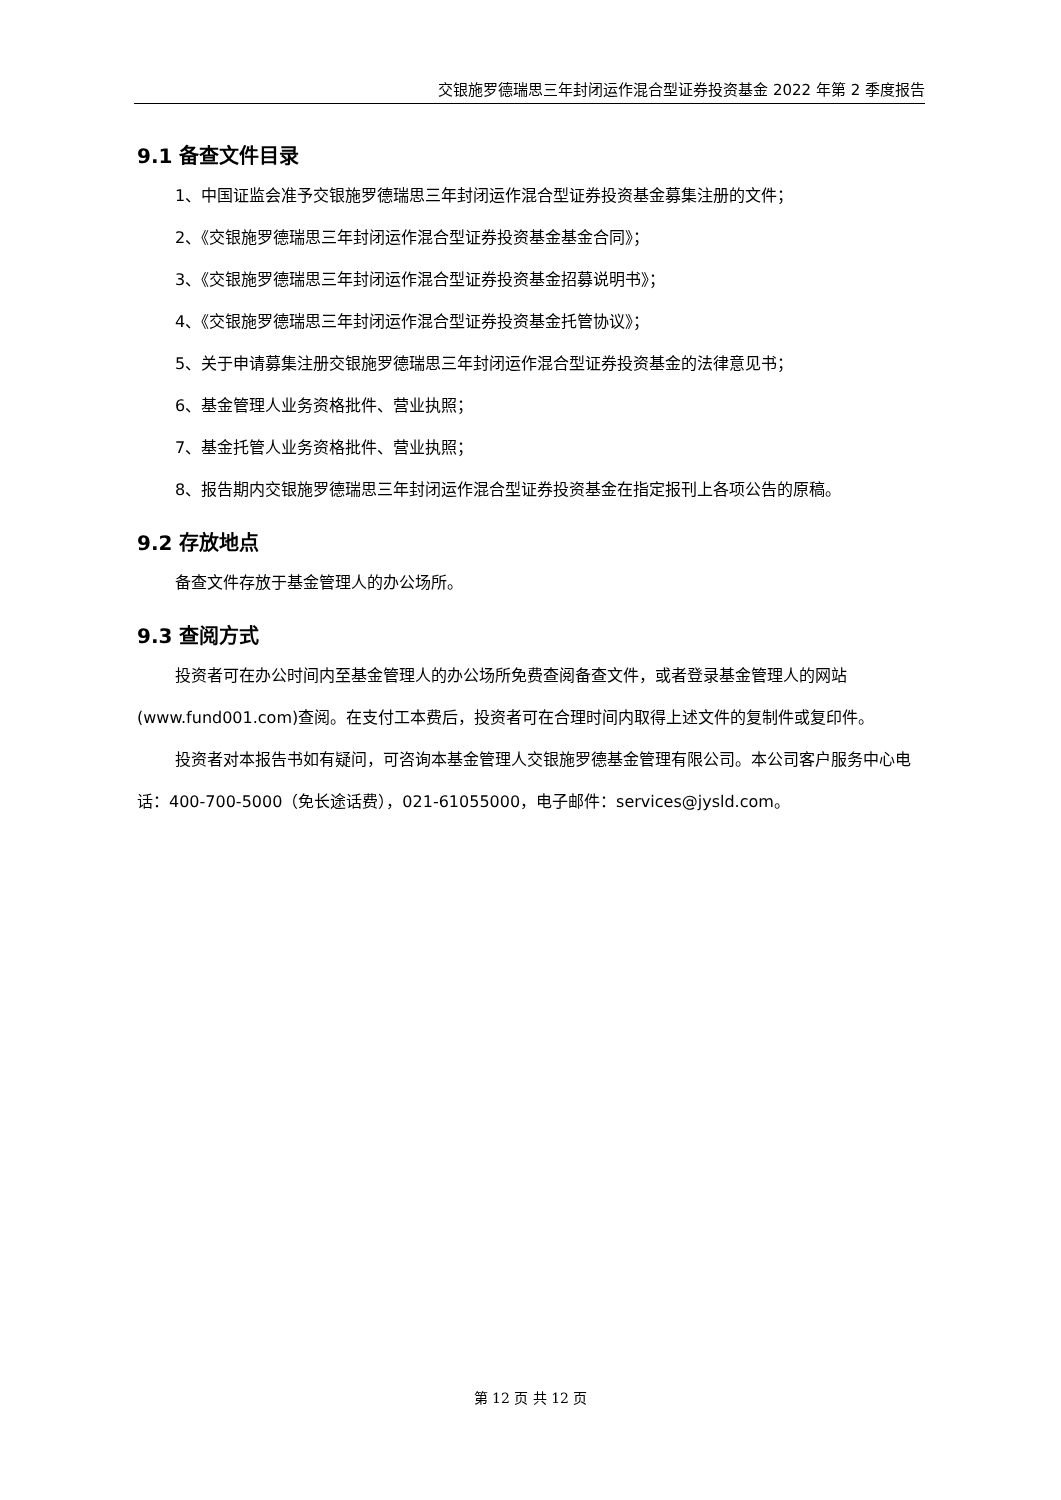交银施罗德瑞思三年封闭运作混合型证券投资基金 2022 年第 2 季度报告
9.1 备查文件目录
1、中国证监会准予交银施罗德瑞思三年封闭运作混合型证券投资基金募集注册的文件；
2、《交银施罗德瑞思三年封闭运作混合型证券投资基金基金合同》；
3、《交银施罗德瑞思三年封闭运作混合型证券投资基金招募说明书》；
4、《交银施罗德瑞思三年封闭运作混合型证券投资基金托管协议》；
5、关于申请募集注册交银施罗德瑞思三年封闭运作混合型证券投资基金的法律意见书；
6、基金管理人业务资格批件、营业执照；
7、基金托管人业务资格批件、营业执照；
8、报告期内交银施罗德瑞思三年封闭运作混合型证券投资基金在指定报刊上各项公告的原稿。
9.2 存放地点
备查文件存放于基金管理人的办公场所。
9.3 查阅方式
投资者可在办公时间内至基金管理人的办公场所免费查阅备查文件，或者登录基金管理人的网站(www.fund001.com)查阅。在支付工本费后，投资者可在合理时间内取得上述文件的复制件或复印件。
投资者对本报告书如有疑问，可咨询本基金管理人交银施罗德基金管理有限公司。本公司客户服务中心电话：400-700-5000（免长途话费），021-61055000，电子邮件：services@jysld.com。
第 12 页 共 12 页